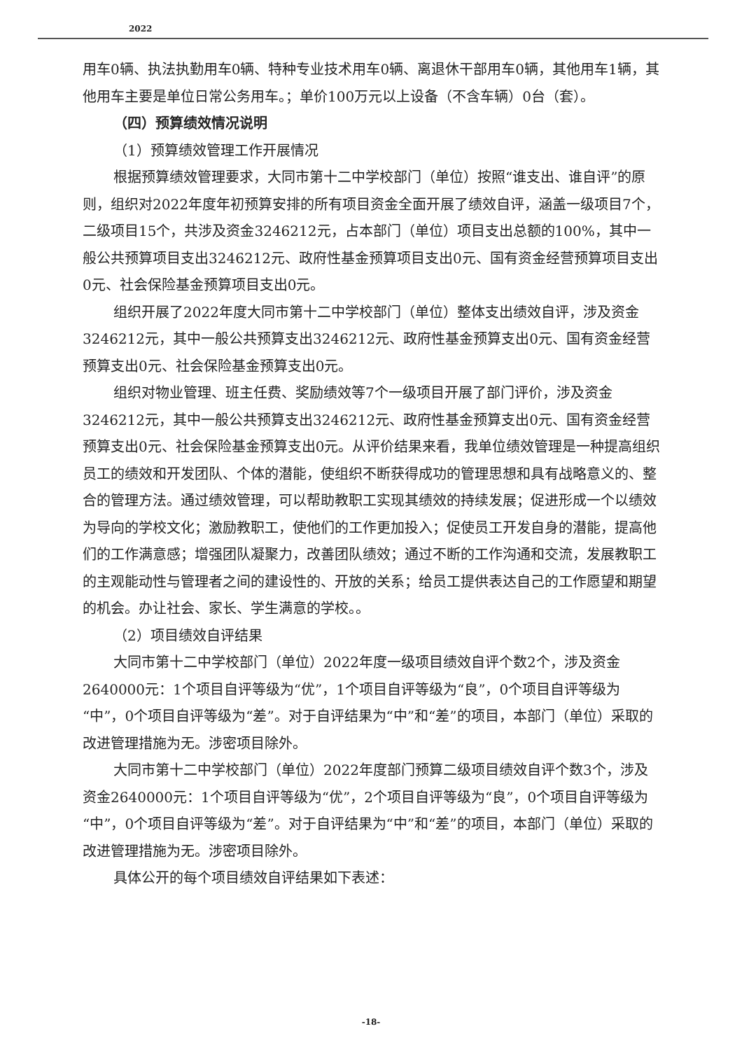2022
用车0辆、执法执勤用车0辆、特种专业技术用车0辆、离退休干部用车0辆，其他用车1辆，其他用车主要是单位日常公务用车。；单价100万元以上设备（不含车辆）0台（套）。
（四）预算绩效情况说明
（1）预算绩效管理工作开展情况
根据预算绩效管理要求，大同市第十二中学校部门（单位）按照“谁支出、谁自评”的原则，组织对2022年度年初预算安排的所有项目资金全面开展了绩效自评，涵盖一级项目7个，二级项目15个，共涉及资金3246212元，占本部门（单位）项目支出总额的100%，其中一般公共预算项目支出3246212元、政府性基金预算项目支出0元、国有资金经营预算项目支出0元、社会保险基金预算项目支出0元。
组织开展了2022年度大同市第十二中学校部门（单位）整体支出绩效自评，涉及资金3246212元，其中一般公共预算支出3246212元、政府性基金预算支出0元、国有资金经营预算支出0元、社会保险基金预算支出0元。
组织对物业管理、班主任费、奖励绩效等7个一级项目开展了部门评价，涉及资金3246212元，其中一般公共预算支出3246212元、政府性基金预算支出0元、国有资金经营预算支出0元、社会保险基金预算支出0元。从评价结果来看，我单位绩效管理是一种提高组织员工的绩效和开发团队、个体的潜能，使组织不断获得成功的管理思想和具有战略意义的、整合的管理方法。通过绩效管理，可以帮助教职工实现其绩效的持续发展；促进形成一个以绩效为导向的学校文化；激励教职工，使他们的工作更加投入；促使员工开发自身的潜能，提高他们的工作满意感；增强团队凝聚力，改善团队绩效；通过不断的工作沟通和交流，发展教职工的主观能动性与管理者之间的建设性的、开放的关系；给员工提供表达自己的工作愿望和期望的机会。办让社会、家长、学生满意的学校。。
（2）项目绩效自评结果
大同市第十二中学校部门（单位）2022年度一级项目绩效自评个数2个，涉及资金2640000元：1个项目自评等级为“优”，1个项目自评等级为“良”，0个项目自评等级为“中”，0个项目自评等级为“差”。对于自评结果为“中”和“差”的项目，本部门（单位）采取的改进管理措施为无。涉密项目除外。
大同市第十二中学校部门（单位）2022年度部门预算二级项目绩效自评个数3个，涉及资金2640000元：1个项目自评等级为“优”，2个项目自评等级为“良”，0个项目自评等级为“中”，0个项目自评等级为“差”。对于自评结果为“中”和“差”的项目，本部门（单位）采取的改进管理措施为无。涉密项目除外。
具体公开的每个项目绩效自评结果如下表述：
-18-